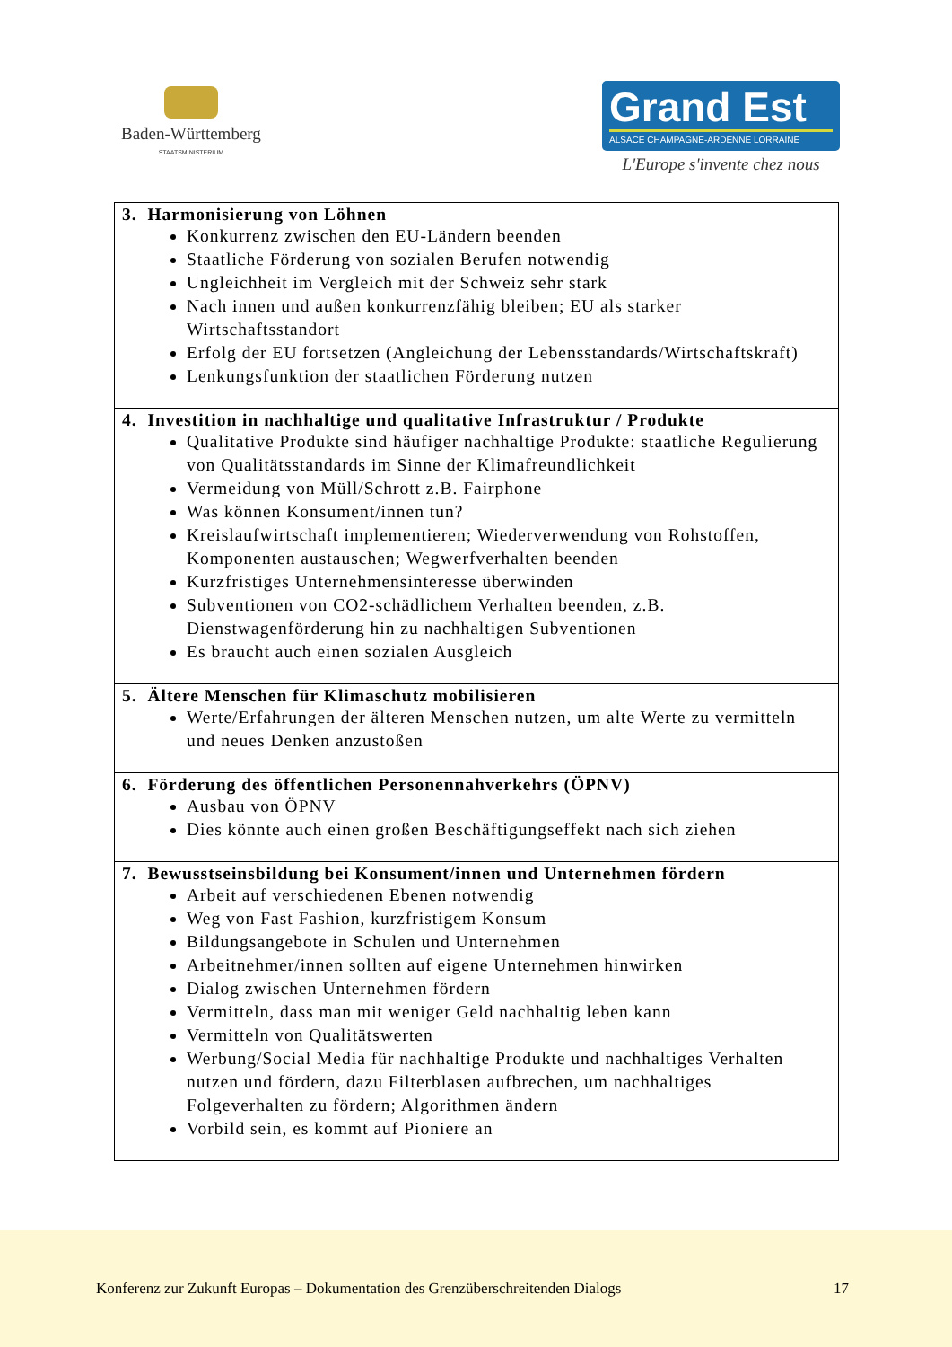Baden-Württemberg
STAATSMINISTERIUM
Grand Est
ALSACE CHAMPAGNE-ARDENNE LORRAINE
L'Europe s'invente chez nous
| 3. Harmonisierung von Löhnen Konkurrenz zwischen den EU-Ländern beenden Staatliche Förderung von sozialen Berufen notwendig Ungleichheit im Vergleich mit der Schweiz sehr stark Nach innen und außen konkurrenzfähig bleiben; EU als starker Wirtschaftsstandort Erfolg der EU fortsetzen (Angleichung der Lebensstandards/Wirtschaftskraft) Lenkungsfunktion der staatlichen Förderung nutzen |
| 4. Investition in nachhaltige und qualitative Infrastruktur / Produkte Qualitative Produkte sind häufiger nachhaltige Produkte: staatliche Regulierung von Qualitätsstandards im Sinne der Klimafreundlichkeit Vermeidung von Müll/Schrott z.B. Fairphone Was können Konsument/innen tun? Kreislaufwirtschaft implementieren; Wiederverwendung von Rohstoffen, Komponenten austauschen; Wegwerfverhalten beenden Kurzfristiges Unternehmensinteresse überwinden Subventionen von CO2-schädlichem Verhalten beenden, z.B. Dienstwagenförderung hin zu nachhaltigen Subventionen Es braucht auch einen sozialen Ausgleich |
| 5. Ältere Menschen für Klimaschutz mobilisieren Werte/Erfahrungen der älteren Menschen nutzen, um alte Werte zu vermitteln und neues Denken anzustoßen |
| 6. Förderung des öffentlichen Personennahverkehrs (ÖPNV) Ausbau von ÖPNV Dies könnte auch einen großen Beschäftigungseffekt nach sich ziehen |
| 7. Bewusstseinsbildung bei Konsument/innen und Unternehmen fördern Arbeit auf verschiedenen Ebenen notwendig Weg von Fast Fashion, kurzfristigem Konsum Bildungsangebote in Schulen und Unternehmen Arbeitnehmer/innen sollten auf eigene Unternehmen hinwirken Dialog zwischen Unternehmen fördern Vermitteln, dass man mit weniger Geld nachhaltig leben kann Vermitteln von Qualitätswerten Werbung/Social Media für nachhaltige Produkte und nachhaltiges Verhalten nutzen und fördern, dazu Filterblasen aufbrechen, um nachhaltiges Folgeverhalten zu fördern; Algorithmen ändern Vorbild sein, es kommt auf Pioniere an |
Konferenz zur Zukunft Europas – Dokumentation des Grenzüberschreitenden Dialogs 17